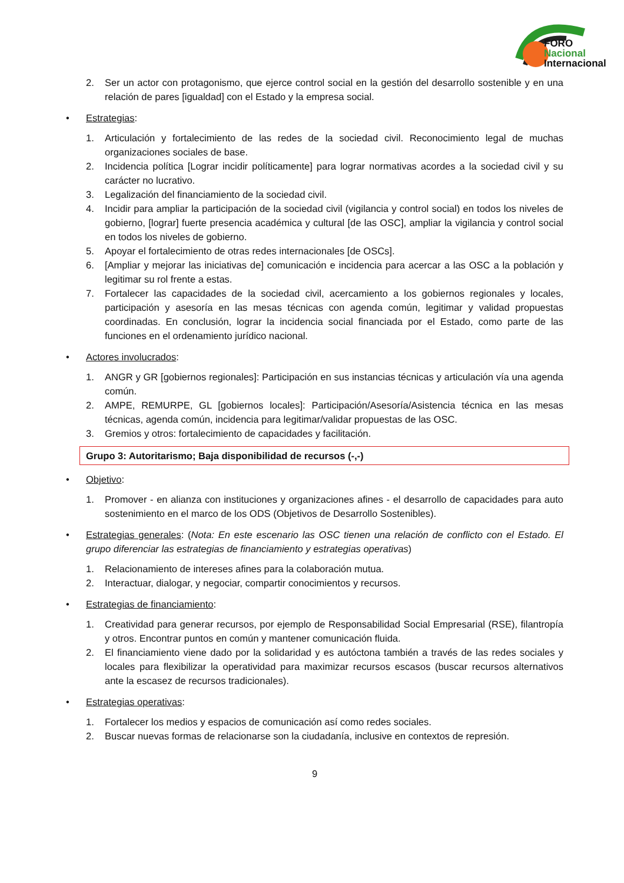FORO
Nacional
Internacional
2. Ser un actor con protagonismo, que ejerce control social en la gestión del desarrollo sostenible y en una relación de pares [igualdad] con el Estado y la empresa social.
• Estrategias:
1. Articulación y fortalecimiento de las redes de la sociedad civil. Reconocimiento legal de muchas organizaciones sociales de base.
2. Incidencia política [Lograr incidir políticamente] para lograr normativas acordes a la sociedad civil y su carácter no lucrativo.
3. Legalización del financiamiento de la sociedad civil.
4. Incidir para ampliar la participación de la sociedad civil (vigilancia y control social) en todos los niveles de gobierno, [lograr] fuerte presencia académica y cultural [de las OSC], ampliar la vigilancia y control social en todos los niveles de gobierno.
5. Apoyar el fortalecimiento de otras redes internacionales [de OSCs].
6. [Ampliar y mejorar las iniciativas de] comunicación e incidencia para acercar a las OSC a la población y legitimar su rol frente a estas.
7. Fortalecer las capacidades de la sociedad civil, acercamiento a los gobiernos regionales y locales, participación y asesoría en las mesas técnicas con agenda común, legitimar y validad propuestas coordinadas. En conclusión, lograr la incidencia social financiada por el Estado, como parte de las funciones en el ordenamiento jurídico nacional.
• Actores involucrados:
1. ANGR y GR [gobiernos regionales]: Participación en sus instancias técnicas y articulación vía una agenda común.
2. AMPE, REMURPE, GL [gobiernos locales]: Participación/Asesoría/Asistencia técnica en las mesas técnicas, agenda común, incidencia para legitimar/validar propuestas de las OSC.
3. Gremios y otros: fortalecimiento de capacidades y facilitación.
Grupo 3: Autoritarismo; Baja disponibilidad de recursos (-,-)
• Objetivo:
1. Promover - en alianza con instituciones y organizaciones afines - el desarrollo de capacidades para auto sostenimiento en el marco de los ODS (Objetivos de Desarrollo Sostenibles).
• Estrategias generales: (Nota: En este escenario las OSC tienen una relación de conflicto con el Estado. El grupo diferenciar las estrategias de financiamiento y estrategias operativas)
1. Relacionamiento de intereses afines para la colaboración mutua.
2. Interactuar, dialogar, y negociar, compartir conocimientos y recursos.
• Estrategias de financiamiento:
1. Creatividad para generar recursos, por ejemplo de Responsabilidad Social Empresarial (RSE), filantropía y otros. Encontrar puntos en común y mantener comunicación fluida.
2. El financiamiento viene dado por la solidaridad y es autóctona también a través de las redes sociales y locales para flexibilizar la operatividad para maximizar recursos escasos (buscar recursos alternativos ante la escasez de recursos tradicionales).
• Estrategias operativas:
1. Fortalecer los medios y espacios de comunicación así como redes sociales.
2. Buscar nuevas formas de relacionarse son la ciudadanía, inclusive en contextos de represión.
9